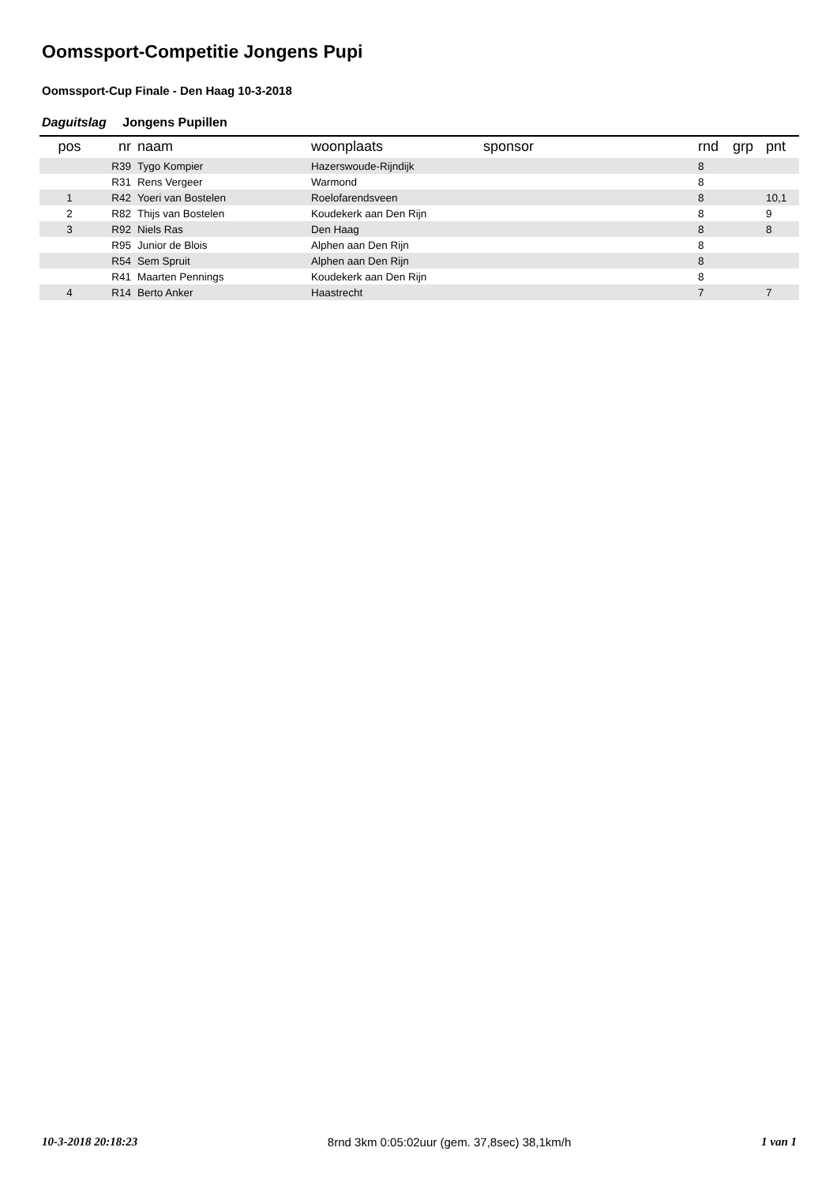Oomssport-Competitie Jongens Pupi
Oomssport-Cup Finale - Den Haag 10-3-2018
Daguitslag Jongens Pupillen
| pos | nr | naam | woonplaats | sponsor | rnd | grp | pnt |
| --- | --- | --- | --- | --- | --- | --- | --- |
| | R39 | Tygo Kompier | Hazerswoude-Rijndijk | | 8 | | |
| | R31 | Rens Vergeer | Warmond | | 8 | | |
| 1 | R42 | Yoeri van Bostelen | Roelofarendsveen | | 8 | | 10,1 |
| 2 | R82 | Thijs van Bostelen | Koudekerk aan Den Rijn | | 8 | | 9 |
| 3 | R92 | Niels Ras | Den Haag | | 8 | | 8 |
| | R95 | Junior de Blois | Alphen aan Den Rijn | | 8 | | |
| | R54 | Sem Spruit | Alphen aan Den Rijn | | 8 | | |
| | R41 | Maarten Pennings | Koudekerk aan Den Rijn | | 8 | | |
| 4 | R14 | Berto Anker | Haastrecht | | 7 | | 7 |
10-3-2018 20:18:23 8rnd 3km 0:05:02uur (gem. 37,8sec) 38,1km/h 1 van 1